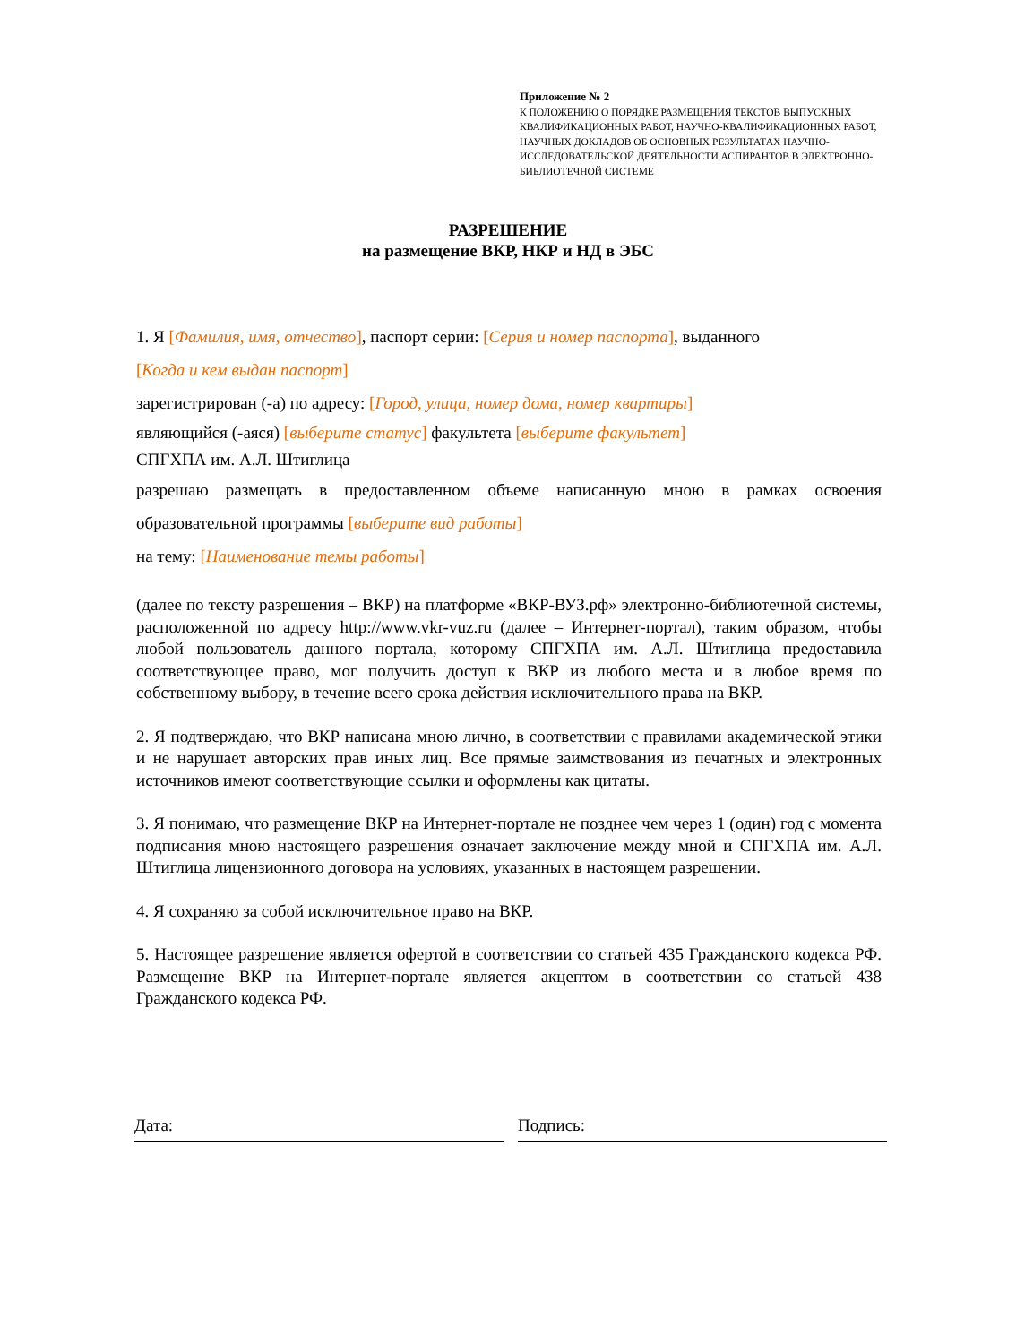Приложение № 2
К ПОЛОЖЕНИЮ О ПОРЯДКЕ РАЗМЕЩЕНИЯ ТЕКСТОВ ВЫПУСКНЫХ КВАЛИФИКАЦИОННЫХ РАБОТ, НАУЧНО-КВАЛИФИКАЦИОННЫХ РАБОТ, НАУЧНЫХ ДОКЛАДОВ ОБ ОСНОВНЫХ РЕЗУЛЬТАТАХ НАУЧНО-ИССЛЕДОВАТЕЛЬСКОЙ ДЕЯТЕЛЬНОСТИ АСПИРАНТОВ В ЭЛЕКТРОННО-БИБЛИОТЕЧНОЙ СИСТЕМЕ
РАЗРЕШЕНИЕ
на размещение ВКР, НКР и НД в ЭБС
1. Я [Фамилия, имя, отчество], паспорт серии: [Серия и номер паспорта], выданного
[Когда и кем выдан паспорт]
зарегистрирован (-а) по адресу: [Город, улица, номер дома, номер квартиры]
являющийся (-аяся) [выберите статус] факультета [выберите факультет]
СПГХПА им. А.Л. Штиглица
разрешаю размещать в предоставленном объеме написанную мною в рамках освоения
образовательной программы [выберите вид работы]
на тему: [Наименование темы работы]
(далее по тексту разрешения – ВКР) на платформе «ВКР-ВУЗ.рф» электронно-библиотечной системы, расположенной по адресу http://www.vkr-vuz.ru (далее – Интернет-портал), таким образом, чтобы любой пользователь данного портала, которому СПГХПА им. А.Л. Штиглица предоставила соответствующее право, мог получить доступ к ВКР из любого места и в любое время по собственному выбору, в течение всего срока действия исключительного права на ВКР.
2. Я подтверждаю, что ВКР написана мною лично, в соответствии с правилами академической этики и не нарушает авторских прав иных лиц. Все прямые заимствования из печатных и электронных источников имеют соответствующие ссылки и оформлены как цитаты.
3. Я понимаю, что размещение ВКР на Интернет-портале не позднее чем через 1 (один) год с момента подписания мною настоящего разрешения означает заключение между мной и СПГХПА им. А.Л. Штиглица лицензионного договора на условиях, указанных в настоящем разрешении.
4. Я сохраняю за собой исключительное право на ВКР.
5. Настоящее разрешение является офертой в соответствии со статьей 435 Гражданского кодекса РФ. Размещение ВКР на Интернет-портале является акцептом в соответствии со статьей 438 Гражданского кодекса РФ.
Дата: Подпись: